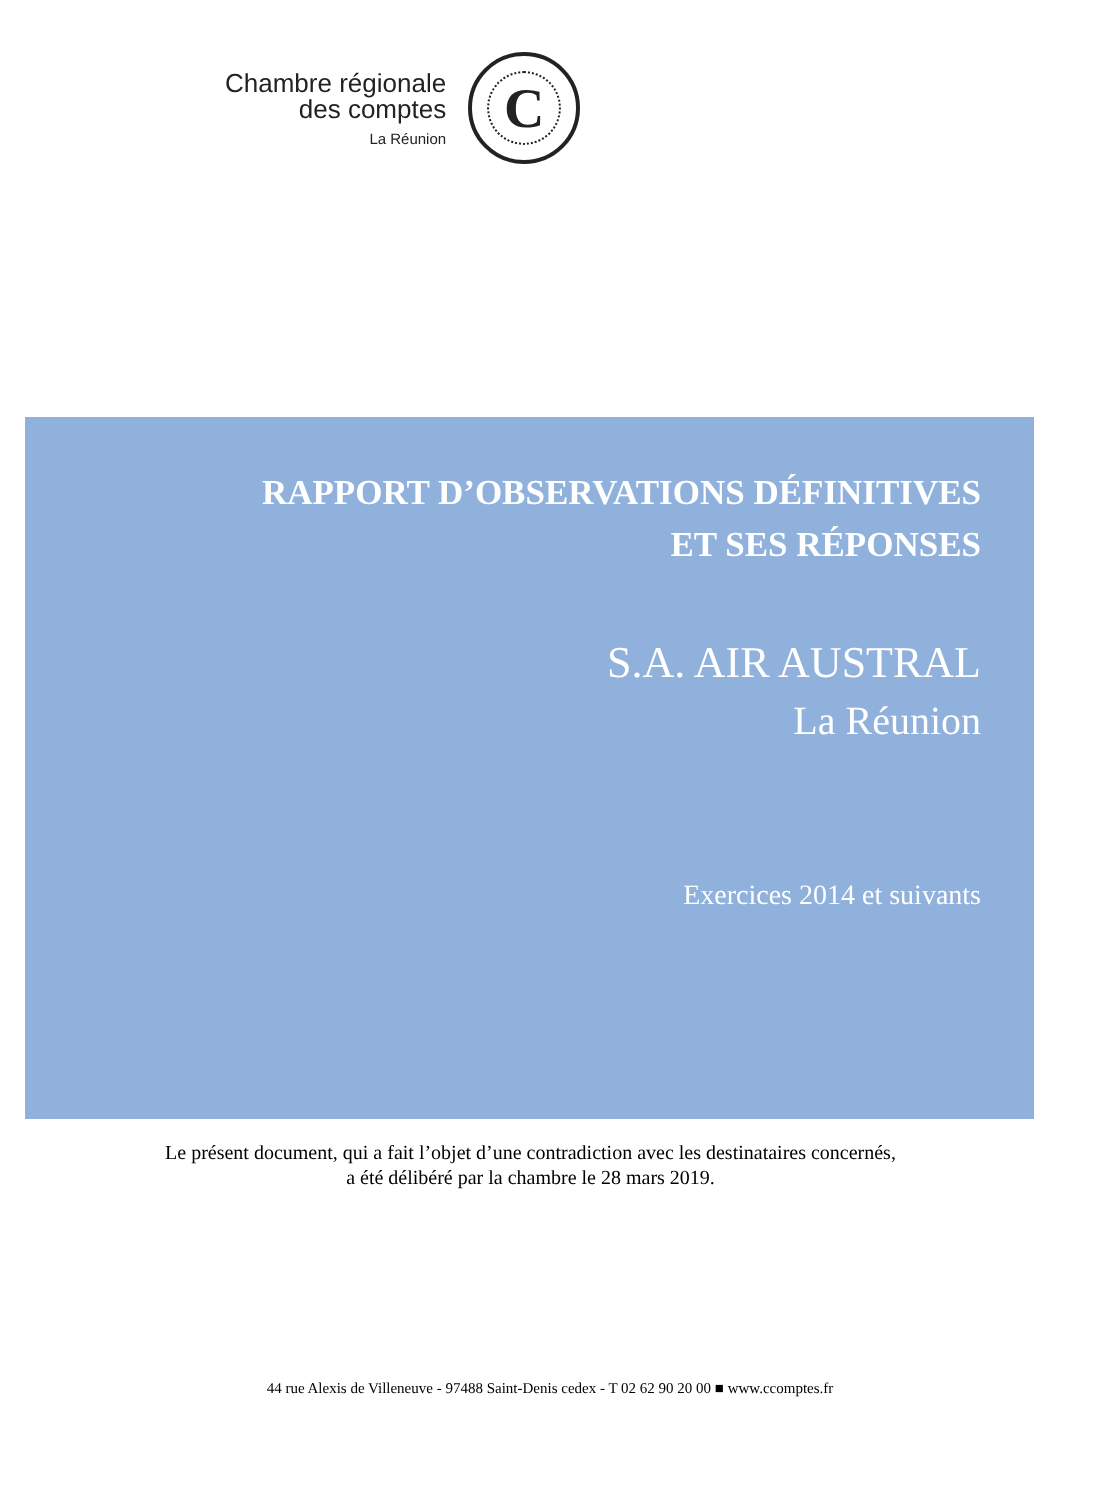Chambre régionale
des comptes
La Réunion
C
RAPPORT D’OBSERVATIONS DÉFINITIVES
ET SES RÉPONSES
S.A. AIR AUSTRAL
La Réunion
Exercices 2014 et suivants
Le présent document, qui a fait l’objet d’une contradiction avec les destinataires concernés,
a été délibéré par la chambre le 28 mars 2019.
44 rue Alexis de Villeneuve - 97488 Saint-Denis cedex - T 02 62 90 20 00 ■ www.ccomptes.fr